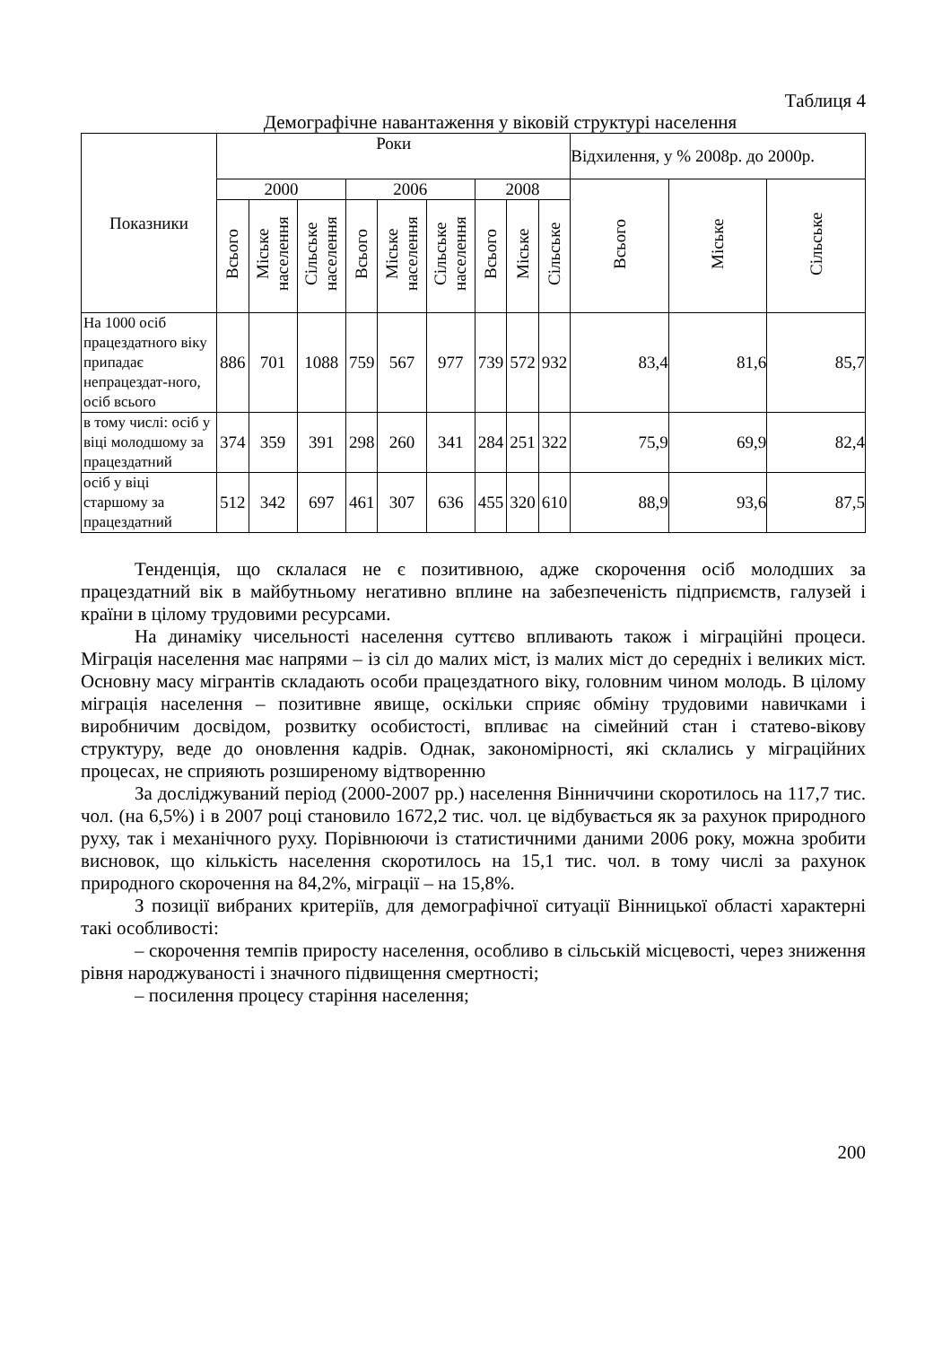Таблиця 4
Демографічне навантаження у віковій структурі населення
| Показники | Роки | | | | | | | | | Відхилення, у % 2008р. до 2000р. | | |
| --- | --- | --- | --- | --- | --- | --- | --- | --- | --- | --- | --- | --- |
| | 2000 | | | 2006 | | | 2008 | | | Всього | Міське | Сільське |
| | Всього | Міське населення | Сільське населення | Всього | Міське населення | Сільське населення | Всього | Міське | Сільське | | | |
| На 1000 осіб працездатного віку припадає непрацездат-ного, осіб всього | 886 | 701 | 1088 | 759 | 567 | 977 | 739 | 572 | 932 | 83,4 | 81,6 | 85,7 |
| в тому числі: осіб у віці молодшому за працездатний | 374 | 359 | 391 | 298 | 260 | 341 | 284 | 251 | 322 | 75,9 | 69,9 | 82,4 |
| осіб у віці старшому за працездатний | 512 | 342 | 697 | 461 | 307 | 636 | 455 | 320 | 610 | 88,9 | 93,6 | 87,5 |
Тенденція, що склалася не є позитивною, адже скорочення осіб молодших за працездатний вік в майбутньому негативно вплине на забезпеченість підприємств, галузей і країни в цілому трудовими ресурсами.
На динаміку чисельності населення суттєво впливають також і міграційні процеси. Міграція населення має напрями – із сіл до малих міст, із малих міст до середніх і великих міст. Основну масу мігрантів складають особи працездатного віку, головним чином молодь. В цілому міграція населення – позитивне явище, оскільки сприяє обміну трудовими навичками і виробничим досвідом, розвитку особистості, впливає на сімейний стан і статево-вікову структуру, веде до оновлення кадрів. Однак, закономірності, які склались у міграційних процесах, не сприяють розширеному відтворенню
За досліджуваний період (2000-2007 рр.) населення Вінниччини скоротилось на 117,7 тис. чол. (на 6,5%) і в 2007 році становило 1672,2 тис. чол. це відбувається як за рахунок природного руху, так і механічного руху. Порівнюючи із статистичними даними 2006 року, можна зробити висновок, що кількість населення скоротилось на 15,1 тис. чол. в тому числі за рахунок природного скорочення на 84,2%, міграції – на 15,8%.
З позиції вибраних критеріїв, для демографічної ситуації Вінницької області характерні такі особливості:
– скорочення темпів приросту населення, особливо в сільській місцевості, через зниження рівня народжуваності і значного підвищення смертності;
– посилення процесу старіння населення;
200